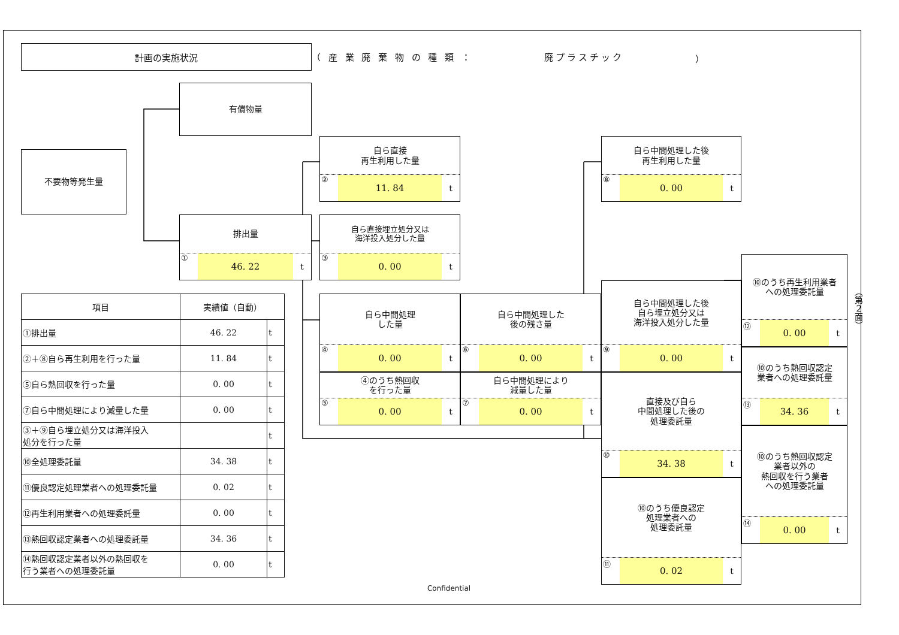計画の実施状況
（ 産 業 廃 棄 物 の 種 類 ： 廃プラスチック ）
有償物量
不要物等発生量
排出量
① 46. 22 t
自ら直接
再生利用した量
② 11. 84 t
自ら直接埋立処分又は
海洋投入処分した量
③ 0. 00 t
自ら中間処理
した量
④ 0. 00 t
④のうち熱回収
を行った量
⑤ 0. 00 t
自ら中間処理した
後の残さ量
⑥ 0. 00 t
自ら中間処理により
減量した量
⑦ 0. 00 t
自ら中間処理した後
再生利用した量
⑧ 0. 00 t
自ら中間処理した後
自ら埋立処分又は
海洋投入処分した量
⑨ 0. 00 t
直接及び自ら
中間処理した後の
処理委託量
⑩ 34. 38 t
⑩のうち優良認定
処理業者への
処理委託量
⑪ 0. 02 t
⑩のうち再生利用業者
への処理委託量
⑫ 0. 00 t
⑩のうち熱回収認定
業者への処理委託量
⑬ 34. 36 t
⑩のうち熱回収認定
業者以外の
熱回収を行う業者
への処理委託量
⑭ 0. 00 t
| 項目 | 実績値（自動） | |
| --- | --- | --- |
| ①排出量 | 46. 22 | t |
| ②＋⑧自ら再生利用を行った量 | 11. 84 | t |
| ⑤自ら熱回収を行った量 | 0. 00 | t |
| ⑦自ら中間処理により減量した量 | 0. 00 | t |
| ③＋⑨自ら埋立処分又は海洋投入 処分を行った量 | | t |
| ⑩全処理委託量 | 34. 38 | t |
| ⑪優良認定処理業者への処理委託量 | 0. 02 | t |
| ⑫再生利用業者への処理委託量 | 0. 00 | t |
| ⑬熱回収認定業者への処理委託量 | 34. 36 | t |
| ⑭熱回収認定業者以外の熱回収を 行う業者への処理委託量 | 0. 00 | t |
（第２面）
Confidential